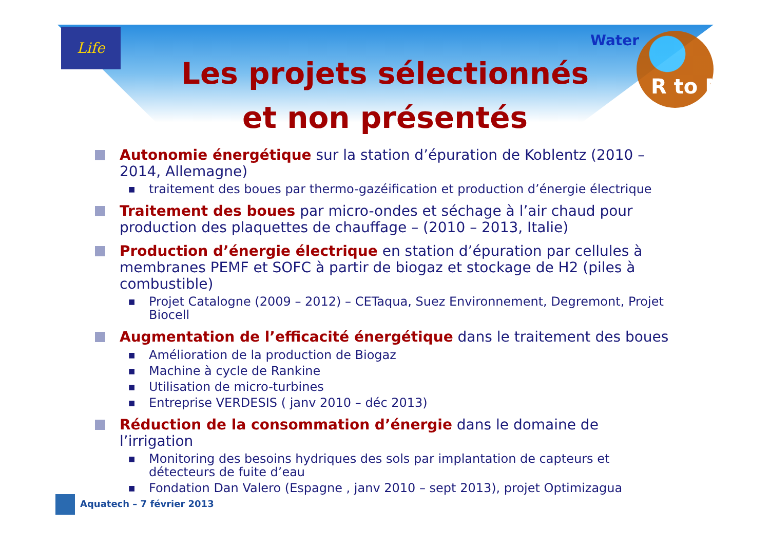Life Water
R to M
Les projets sélectionnés
et non présentés
Autonomie énergétique sur la station d’épuration de Koblentz (2010 – 2014, Allemagne)
■
traitement des boues par thermo-gazéification et production d’énergie électrique
Traitement des boues par micro-ondes et séchage à l’air chaud pour production des plaquettes de chauffage – (2010 – 2013, Italie)
Production d’énergie électrique en station d’épuration par cellules à membranes PEMF et SOFC à partir de biogaz et stockage de H2 (piles à combustible)
■
Projet Catalogne (2009 – 2012) – CETaqua, Suez Environnement, Degremont, Projet Biocell
Augmentation de l’efficacité énergétique dans le traitement des boues
■
Amélioration de la production de Biogaz
■
Machine à cycle de Rankine
■
Utilisation de micro-turbines
■
Entreprise VERDESIS ( janv 2010 – déc 2013)
Réduction de la consommation d’énergie dans le domaine de l’irrigation
■
Monitoring des besoins hydriques des sols par implantation de capteurs et détecteurs de fuite d’eau
■
Fondation Dan Valero (Espagne , janv 2010 – sept 2013), projet Optimizagua
Aquatech – 7 février 2013